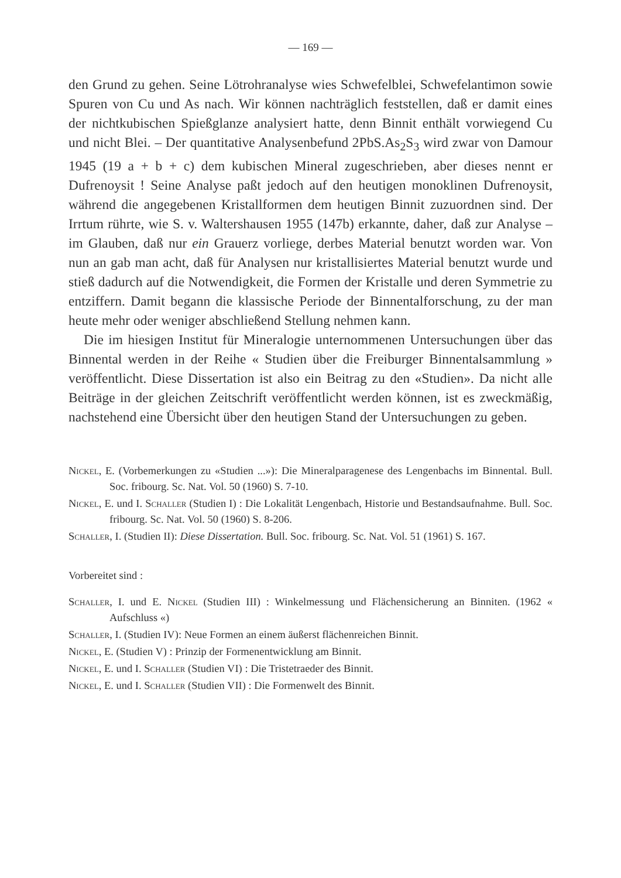— 169 —
den Grund zu gehen. Seine Lötrohranalyse wies Schwefelblei, Schwefelantimon sowie Spuren von Cu und As nach. Wir können nachträglich feststellen, daß er damit eines der nichtkubischen Spießglanze analysiert hatte, denn Binnit enthält vorwiegend Cu und nicht Blei. – Der quantitative Analysenbefund 2PbS.As<sub>2</sub>S<sub>3</sub> wird zwar von Damour 1945 (19 a + b + c) dem kubischen Mineral zugeschrieben, aber dieses nennt er Dufrenoysit ! Seine Analyse paßt jedoch auf den heutigen monoklinen Dufrenoysit, während die angegebenen Kristallformen dem heutigen Binnit zuzuordnen sind. Der Irrtum rührte, wie S. v. Waltershausen 1955 (147b) erkannte, daher, daß zur Analyse – im Glauben, daß nur ein Grauerz vorliege, derbes Material benutzt worden war. Von nun an gab man acht, daß für Analysen nur kristallisiertes Material benutzt wurde und stieß dadurch auf die Notwendigkeit, die Formen der Kristalle und deren Symmetrie zu entziffern. Damit begann die klassische Periode der Binnentalforschung, zu der man heute mehr oder weniger abschließend Stellung nehmen kann.
Die im hiesigen Institut für Mineralogie unternommenen Untersuchungen über das Binnental werden in der Reihe « Studien über die Freiburger Binnentalsammlung » veröffentlicht. Diese Dissertation ist also ein Beitrag zu den «Studien». Da nicht alle Beiträge in der gleichen Zeitschrift veröffentlicht werden können, ist es zweckmäßig, nachstehend eine Übersicht über den heutigen Stand der Untersuchungen zu geben.
Nickel, E. (Vorbemerkungen zu «Studien ...»): Die Mineralparagenese des Lengenbachs im Binnental. Bull. Soc. fribourg. Sc. Nat. Vol. 50 (1960) S. 7-10.
Nickel, E. und I. Schaller (Studien I) : Die Lokalität Lengenbach, Historie und Bestandsaufnahme. Bull. Soc. fribourg. Sc. Nat. Vol. 50 (1960) S. 8-206.
Schaller, I. (Studien II): Diese Dissertation. Bull. Soc. fribourg. Sc. Nat. Vol. 51 (1961) S. 167.
Vorbereitet sind :
Schaller, I. und E. Nickel (Studien III) : Winkelmessung und Flächensicherung an Binniten. (1962 « Aufschluss «)
Schaller, I. (Studien IV): Neue Formen an einem äußerst flächenreichen Binnit.
Nickel, E. (Studien V) : Prinzip der Formenentwicklung am Binnit.
Nickel, E. und I. Schaller (Studien VI) : Die Tristetraeder des Binnit.
Nickel, E. und I. Schaller (Studien VII) : Die Formenwelt des Binnit.